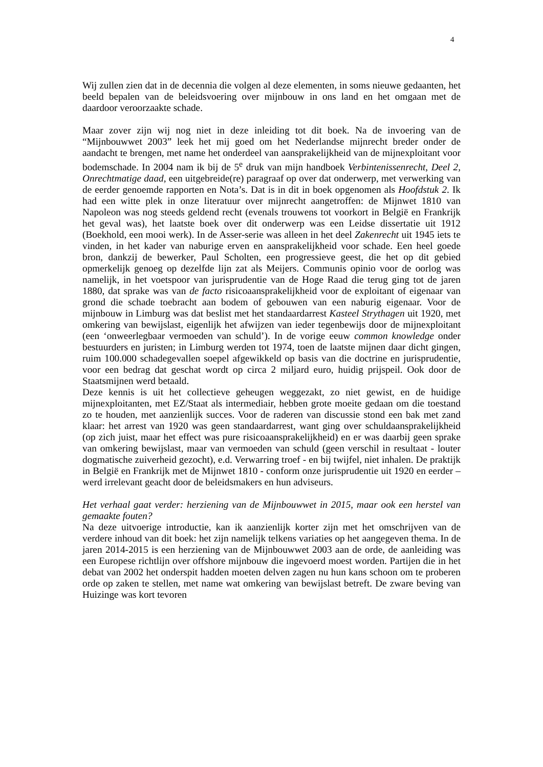4
Wij zullen zien dat in de decennia die volgen al deze elementen, in soms nieuwe gedaanten, het beeld bepalen van de beleidsvoering over mijnbouw in ons land en het omgaan met de daardoor veroorzaakte schade.
Maar zover zijn wij nog niet in deze inleiding tot dit boek. Na de invoering van de “Mijnbouwwet 2003” leek het mij goed om het Nederlandse mijnrecht breder onder de aandacht te brengen, met name het onderdeel van aansprakelijkheid van de mijnexploitant voor bodemschade. In 2004 nam ik bij de 5<sup>e</sup> druk van mijn handboek Verbintenissenrecht, Deel 2, Onrechtmatige daad, een uitgebreide(re) paragraaf op over dat onderwerp, met verwerking van de eerder genoemde rapporten en Nota’s. Dat is in dit in boek opgenomen als Hoofdstuk 2. Ik had een witte plek in onze literatuur over mijnrecht aangetroffen: de Mijnwet 1810 van Napoleon was nog steeds geldend recht (evenals trouwens tot voorkort in België en Frankrijk het geval was), het laatste boek over dit onderwerp was een Leidse dissertatie uit 1912 (Boekhold, een mooi werk). In de Asser-serie was alleen in het deel Zakenrecht uit 1945 iets te vinden, in het kader van naburige erven en aansprakelijkheid voor schade. Een heel goede bron, dankzij de bewerker, Paul Scholten, een progressieve geest, die het op dit gebied opmerkelijk genoeg op dezelfde lijn zat als Meijers. Communis opinio voor de oorlog was namelijk, in het voetspoor van jurisprudentie van de Hoge Raad die terug ging tot de jaren 1880, dat sprake was van de facto risicoaansprakelijkheid voor de exploitant of eigenaar van grond die schade toebracht aan bodem of gebouwen van een naburig eigenaar. Voor de mijnbouw in Limburg was dat beslist met het standaardarrest Kasteel Strythagen uit 1920, met omkering van bewijslast, eigenlijk het afwijzen van ieder tegenbewijs door de mijnexploitant (een ‘onweerlegbaar vermoeden van schuld’). In de vorige eeuw common knowledge onder bestuurders en juristen; in Limburg werden tot 1974, toen de laatste mijnen daar dicht gingen, ruim 100.000 schadegevallen soepel afgewikkeld op basis van die doctrine en jurisprudentie, voor een bedrag dat geschat wordt op circa 2 miljard euro, huidig prijspeil. Ook door de Staatsmijnen werd betaald.
Deze kennis is uit het collectieve geheugen weggezakt, zo niet gewist, en de huidige mijnexploitanten, met EZ/Staat als intermediair, hebben grote moeite gedaan om die toestand zo te houden, met aanzienlijk succes. Voor de raderen van discussie stond een bak met zand klaar: het arrest van 1920 was geen standaardarrest, want ging over schuldaansprakelijkheid (op zich juist, maar het effect was pure risicoaansprakelijkheid) en er was daarbij geen sprake van omkering bewijslast, maar van vermoeden van schuld (geen verschil in resultaat - louter dogmatische zuiverheid gezocht), e.d. Verwarring troef - en bij twijfel, niet inhalen. De praktijk in België en Frankrijk met de Mijnwet 1810 - conform onze jurisprudentie uit 1920 en eerder – werd irrelevant geacht door de beleidsmakers en hun adviseurs.
Het verhaal gaat verder: herziening van de Mijnbouwwet in 2015, maar ook een herstel van gemaakte fouten?
Na deze uitvoerige introductie, kan ik aanzienlijk korter zijn met het omschrijven van de verdere inhoud van dit boek: het zijn namelijk telkens variaties op het aangegeven thema. In de jaren 2014-2015 is een herziening van de Mijnbouwwet 2003 aan de orde, de aanleiding was een Europese richtlijn over offshore mijnbouw die ingevoerd moest worden. Partijen die in het debat van 2002 het onderspit hadden moeten delven zagen nu hun kans schoon om te proberen orde op zaken te stellen, met name wat omkering van bewijslast betreft. De zware beving van Huizinge was kort tevoren